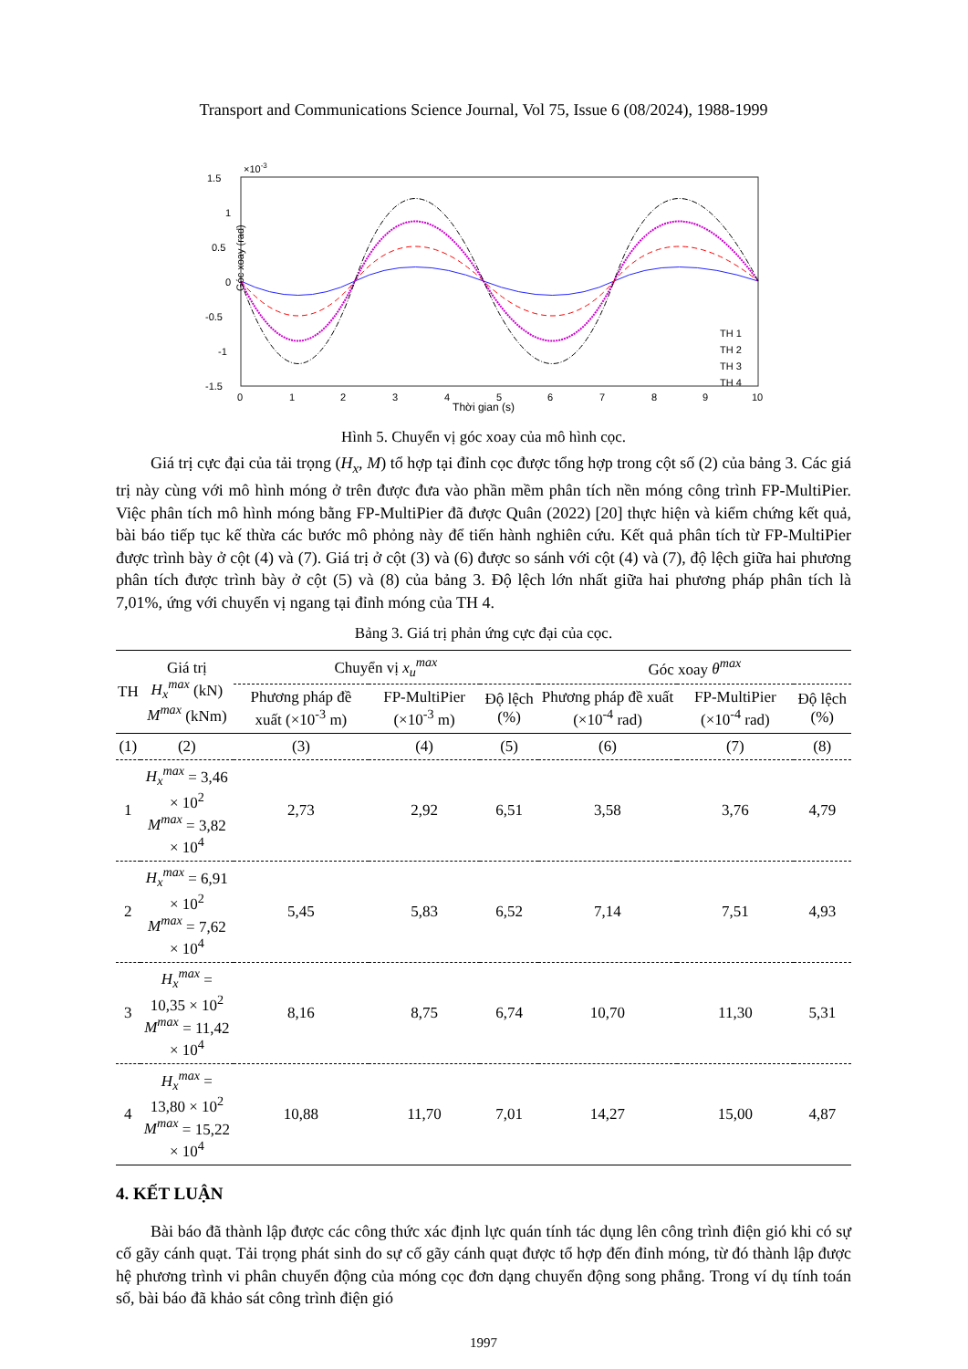Transport and Communications Science Journal, Vol 75, Issue 6 (08/2024), 1988-1999
×10-3
1.5
1
0.5
0
-0.5
-1
-1.5
0
1
2
3
4
5
6
7
8
9
10
Góc xoay (rad)
TH 1
TH 2
TH 3
TH 4
Thời gian (s)
Hình 5. Chuyển vị góc xoay của mô hình cọc.
Giá trị cực đại của tải trọng (H<sub>x</sub>, M) tổ hợp tại đỉnh cọc được tổng hợp trong cột số (2) của bảng 3. Các giá trị này cùng với mô hình móng ở trên được đưa vào phần mềm phân tích nền móng công trình FP-MultiPier. Việc phân tích mô hình móng bằng FP-MultiPier đã được Quân (2022) [20] thực hiện và kiểm chứng kết quả, bài báo tiếp tục kế thừa các bước mô phỏng này để tiến hành nghiên cứu. Kết quả phân tích từ FP-MultiPier được trình bày ở cột (4) và (7). Giá trị ở cột (3) và (6) được so sánh với cột (4) và (7), độ lệch giữa hai phương phân tích được trình bày ở cột (5) và (8) của bảng 3. Độ lệch lớn nhất giữa hai phương pháp phân tích là 7,01%, ứng với chuyển vị ngang tại đỉnh móng của TH 4.
Bảng 3. Giá trị phản ứng cực đại của cọc.
| TH | Giá trị H<sub>x</sub><sup>max</sup> (kN) M<sup>max</sup> (kNm) | Chuyển vị x<sub>u</sub><sup>max</sup> | | | Góc xoay θ<sup>max</sup> | | |
| --- | --- | --- | --- | --- | --- | --- | --- |
| | | Phương pháp đề xuất (×10<sup>-3</sup> m) | FP-MultiPier (×10<sup>-3</sup> m) | Độ lệch (%) | Phương pháp đề xuất (×10<sup>-4</sup> rad) | FP-MultiPier (×10<sup>-4</sup> rad) | Độ lệch (%) |
| (1) | (2) | (3) | (4) | (5) | (6) | (7) | (8) |
| 1 | H<sub>x</sub><sup>max</sup> = 3,46 × 10<sup>2</sup> M<sup>max</sup> = 3,82 × 10<sup>4</sup> | 2,73 | 2,92 | 6,51 | 3,58 | 3,76 | 4,79 |
| 2 | H<sub>x</sub><sup>max</sup> = 6,91 × 10<sup>2</sup> M<sup>max</sup> = 7,62 × 10<sup>4</sup> | 5,45 | 5,83 | 6,52 | 7,14 | 7,51 | 4,93 |
| 3 | H<sub>x</sub><sup>max</sup> = 10,35 × 10<sup>2</sup> M<sup>max</sup> = 11,42 × 10<sup>4</sup> | 8,16 | 8,75 | 6,74 | 10,70 | 11,30 | 5,31 |
| 4 | H<sub>x</sub><sup>max</sup> = 13,80 × 10<sup>2</sup> M<sup>max</sup> = 15,22 × 10<sup>4</sup> | 10,88 | 11,70 | 7,01 | 14,27 | 15,00 | 4,87 |
4. KẾT LUẬN
Bài báo đã thành lập được các công thức xác định lực quán tính tác dụng lên công trình điện gió khi có sự cố gãy cánh quạt. Tải trọng phát sinh do sự cố gãy cánh quạt được tổ hợp đến đỉnh móng, từ đó thành lập được hệ phương trình vi phân chuyển động của móng cọc đơn dạng chuyển động song phẳng. Trong ví dụ tính toán số, bài báo đã khảo sát công trình điện gió
1997